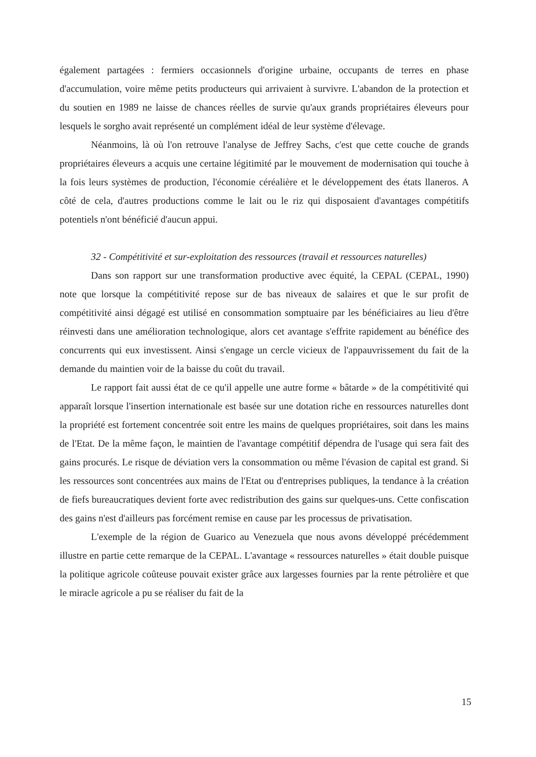également partagées : fermiers occasionnels d'origine urbaine, occupants de terres en phase d'accumulation, voire même petits producteurs qui arrivaient à survivre. L'abandon de la protection et du soutien en 1989 ne laisse de chances réelles de survie qu'aux grands propriétaires éleveurs pour lesquels le sorgho avait représenté un complément idéal de leur système d'élevage.
Néanmoins, là où l'on retrouve l'analyse de Jeffrey Sachs, c'est que cette couche de grands propriétaires éleveurs a acquis une certaine légitimité par le mouvement de modernisation qui touche à la fois leurs systèmes de production, l'économie céréalière et le développement des états llaneros. A côté de cela, d'autres productions comme le lait ou le riz qui disposaient d'avantages compétitifs potentiels n'ont bénéficié d'aucun appui.
32 - Compétitivité et sur-exploitation des ressources (travail et ressources naturelles)
Dans son rapport sur une transformation productive avec équité, la CEPAL (CEPAL, 1990) note que lorsque la compétitivité repose sur de bas niveaux de salaires et que le sur profit de compétitivité ainsi dégagé est utilisé en consommation somptuaire par les bénéficiaires au lieu d'être réinvesti dans une amélioration technologique, alors cet avantage s'effrite rapidement au bénéfice des concurrents qui eux investissent. Ainsi s'engage un cercle vicieux de l'appauvrissement du fait de la demande du maintien voir de la baisse du coût du travail.
Le rapport fait aussi état de ce qu'il appelle une autre forme « bâtarde » de la compétitivité qui apparaît lorsque l'insertion internationale est basée sur une dotation riche en ressources naturelles dont la propriété est fortement concentrée soit entre les mains de quelques propriétaires, soit dans les mains de l'Etat. De la même façon, le maintien de l'avantage compétitif dépendra de l'usage qui sera fait des gains procurés. Le risque de déviation vers la consommation ou même l'évasion de capital est grand. Si les ressources sont concentrées aux mains de l'Etat ou d'entreprises publiques, la tendance à la création de fiefs bureaucratiques devient forte avec redistribution des gains sur quelques-uns. Cette confiscation des gains n'est d'ailleurs pas forcément remise en cause par les processus de privatisation.
L'exemple de la région de Guarico au Venezuela que nous avons développé précédemment illustre en partie cette remarque de la CEPAL. L'avantage « ressources naturelles » était double puisque la politique agricole coûteuse pouvait exister grâce aux largesses fournies par la rente pétrolière et que le miracle agricole a pu se réaliser du fait de la
15